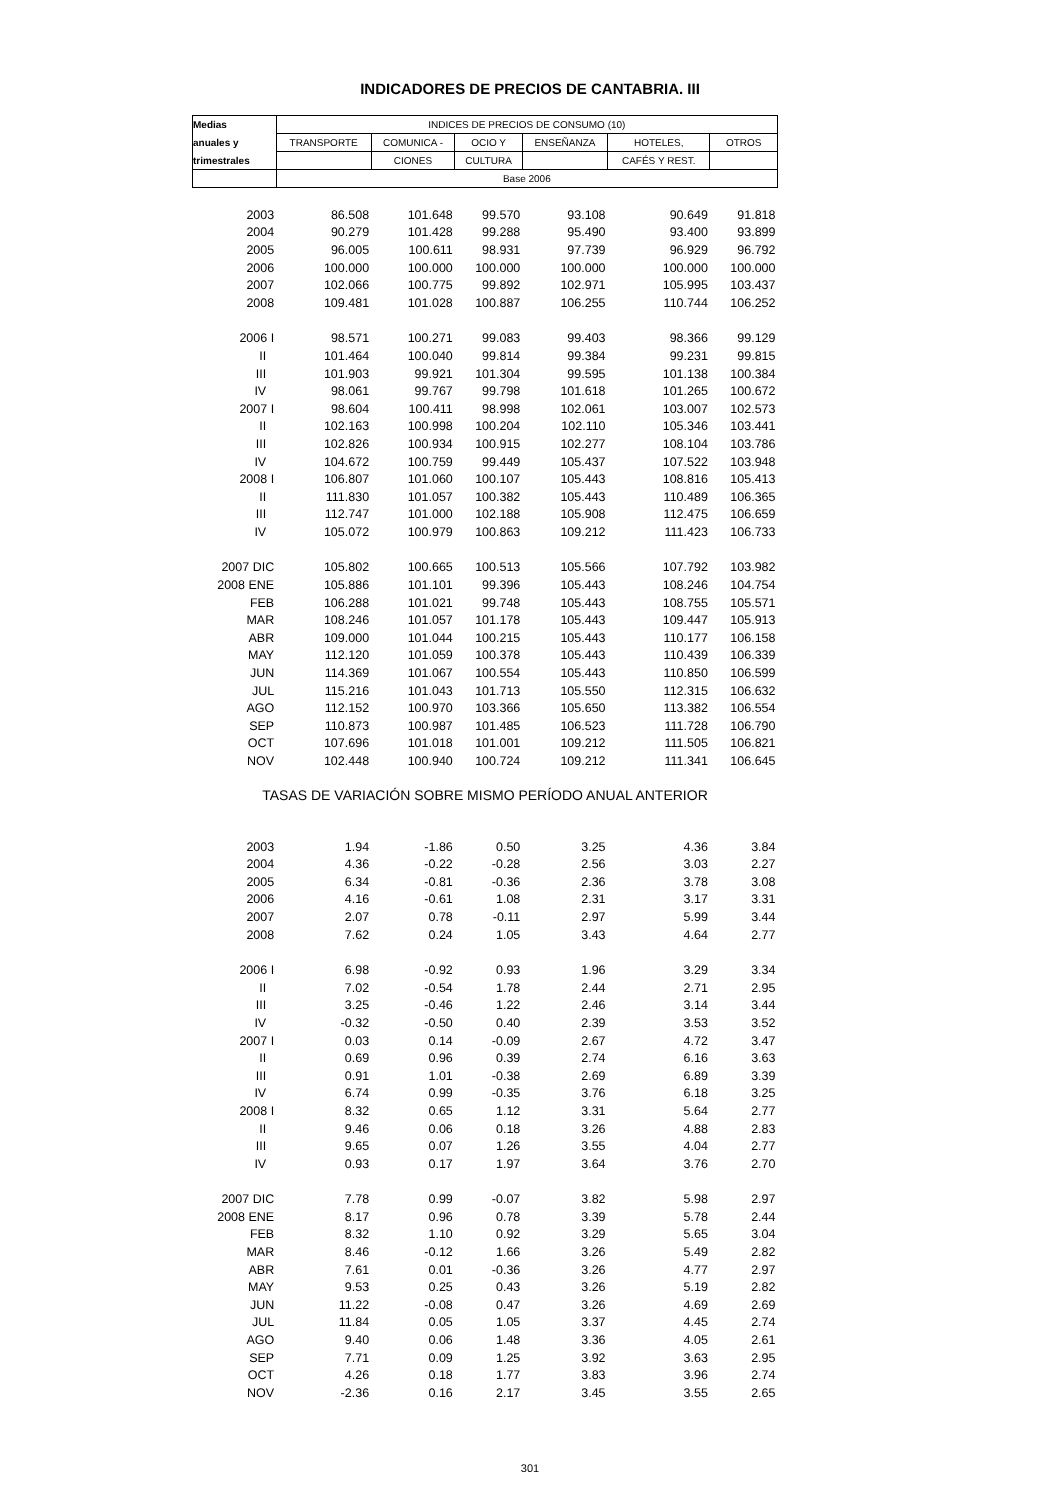INDICADORES DE PRECIOS DE CANTABRIA. III
| Medias | INDICES DE PRECIOS DE CONSUMO (10) | | | | | |
| --- | --- | --- | --- | --- | --- | --- |
| anuales y | TRANSPORTE | COMUNICA - | OCIO Y | ENSEÑANZA | HOTELES, | OTROS |
| trimestrales | | CIONES | CULTURA | | CAFÉS Y REST. | |
| | Base 2006 | | | | | |
| 2003 | 86.508 | 101.648 | 99.570 | 93.108 | 90.649 | 91.818 |
| 2004 | 90.279 | 101.428 | 99.288 | 95.490 | 93.400 | 93.899 |
| 2005 | 96.005 | 100.611 | 98.931 | 97.739 | 96.929 | 96.792 |
| 2006 | 100.000 | 100.000 | 100.000 | 100.000 | 100.000 | 100.000 |
| 2007 | 102.066 | 100.775 | 99.892 | 102.971 | 105.995 | 103.437 |
| 2008 | 109.481 | 101.028 | 100.887 | 106.255 | 110.744 | 106.252 |
| 2006 I | 98.571 | 100.271 | 99.083 | 99.403 | 98.366 | 99.129 |
| II | 101.464 | 100.040 | 99.814 | 99.384 | 99.231 | 99.815 |
| III | 101.903 | 99.921 | 101.304 | 99.595 | 101.138 | 100.384 |
| IV | 98.061 | 99.767 | 99.798 | 101.618 | 101.265 | 100.672 |
| 2007 I | 98.604 | 100.411 | 98.998 | 102.061 | 103.007 | 102.573 |
| II | 102.163 | 100.998 | 100.204 | 102.110 | 105.346 | 103.441 |
| III | 102.826 | 100.934 | 100.915 | 102.277 | 108.104 | 103.786 |
| IV | 104.672 | 100.759 | 99.449 | 105.437 | 107.522 | 103.948 |
| 2008 I | 106.807 | 101.060 | 100.107 | 105.443 | 108.816 | 105.413 |
| II | 111.830 | 101.057 | 100.382 | 105.443 | 110.489 | 106.365 |
| III | 112.747 | 101.000 | 102.188 | 105.908 | 112.475 | 106.659 |
| IV | 105.072 | 100.979 | 100.863 | 109.212 | 111.423 | 106.733 |
| 2007 DIC | 105.802 | 100.665 | 100.513 | 105.566 | 107.792 | 103.982 |
| 2008 ENE | 105.886 | 101.101 | 99.396 | 105.443 | 108.246 | 104.754 |
| FEB | 106.288 | 101.021 | 99.748 | 105.443 | 108.755 | 105.571 |
| MAR | 108.246 | 101.057 | 101.178 | 105.443 | 109.447 | 105.913 |
| ABR | 109.000 | 101.044 | 100.215 | 105.443 | 110.177 | 106.158 |
| MAY | 112.120 | 101.059 | 100.378 | 105.443 | 110.439 | 106.339 |
| JUN | 114.369 | 101.067 | 100.554 | 105.443 | 110.850 | 106.599 |
| JUL | 115.216 | 101.043 | 101.713 | 105.550 | 112.315 | 106.632 |
| AGO | 112.152 | 100.970 | 103.366 | 105.650 | 113.382 | 106.554 |
| SEP | 110.873 | 100.987 | 101.485 | 106.523 | 111.728 | 106.790 |
| OCT | 107.696 | 101.018 | 101.001 | 109.212 | 111.505 | 106.821 |
| NOV | 102.448 | 100.940 | 100.724 | 109.212 | 111.341 | 106.645 |
| TASAS DE VARIACIÓN SOBRE MISMO PERÍODO ANUAL ANTERIOR | | | | | | |
| 2003 | 1.94 | -1.86 | 0.50 | 3.25 | 4.36 | 3.84 |
| 2004 | 4.36 | -0.22 | -0.28 | 2.56 | 3.03 | 2.27 |
| 2005 | 6.34 | -0.81 | -0.36 | 2.36 | 3.78 | 3.08 |
| 2006 | 4.16 | -0.61 | 1.08 | 2.31 | 3.17 | 3.31 |
| 2007 | 2.07 | 0.78 | -0.11 | 2.97 | 5.99 | 3.44 |
| 2008 | 7.62 | 0.24 | 1.05 | 3.43 | 4.64 | 2.77 |
| 2006 I | 6.98 | -0.92 | 0.93 | 1.96 | 3.29 | 3.34 |
| II | 7.02 | -0.54 | 1.78 | 2.44 | 2.71 | 2.95 |
| III | 3.25 | -0.46 | 1.22 | 2.46 | 3.14 | 3.44 |
| IV | -0.32 | -0.50 | 0.40 | 2.39 | 3.53 | 3.52 |
| 2007 I | 0.03 | 0.14 | -0.09 | 2.67 | 4.72 | 3.47 |
| II | 0.69 | 0.96 | 0.39 | 2.74 | 6.16 | 3.63 |
| III | 0.91 | 1.01 | -0.38 | 2.69 | 6.89 | 3.39 |
| IV | 6.74 | 0.99 | -0.35 | 3.76 | 6.18 | 3.25 |
| 2008 I | 8.32 | 0.65 | 1.12 | 3.31 | 5.64 | 2.77 |
| II | 9.46 | 0.06 | 0.18 | 3.26 | 4.88 | 2.83 |
| III | 9.65 | 0.07 | 1.26 | 3.55 | 4.04 | 2.77 |
| IV | 0.93 | 0.17 | 1.97 | 3.64 | 3.76 | 2.70 |
| 2007 DIC | 7.78 | 0.99 | -0.07 | 3.82 | 5.98 | 2.97 |
| 2008 ENE | 8.17 | 0.96 | 0.78 | 3.39 | 5.78 | 2.44 |
| FEB | 8.32 | 1.10 | 0.92 | 3.29 | 5.65 | 3.04 |
| MAR | 8.46 | -0.12 | 1.66 | 3.26 | 5.49 | 2.82 |
| ABR | 7.61 | 0.01 | -0.36 | 3.26 | 4.77 | 2.97 |
| MAY | 9.53 | 0.25 | 0.43 | 3.26 | 5.19 | 2.82 |
| JUN | 11.22 | -0.08 | 0.47 | 3.26 | 4.69 | 2.69 |
| JUL | 11.84 | 0.05 | 1.05 | 3.37 | 4.45 | 2.74 |
| AGO | 9.40 | 0.06 | 1.48 | 3.36 | 4.05 | 2.61 |
| SEP | 7.71 | 0.09 | 1.25 | 3.92 | 3.63 | 2.95 |
| OCT | 4.26 | 0.18 | 1.77 | 3.83 | 3.96 | 2.74 |
| NOV | -2.36 | 0.16 | 2.17 | 3.45 | 3.55 | 2.65 |
301